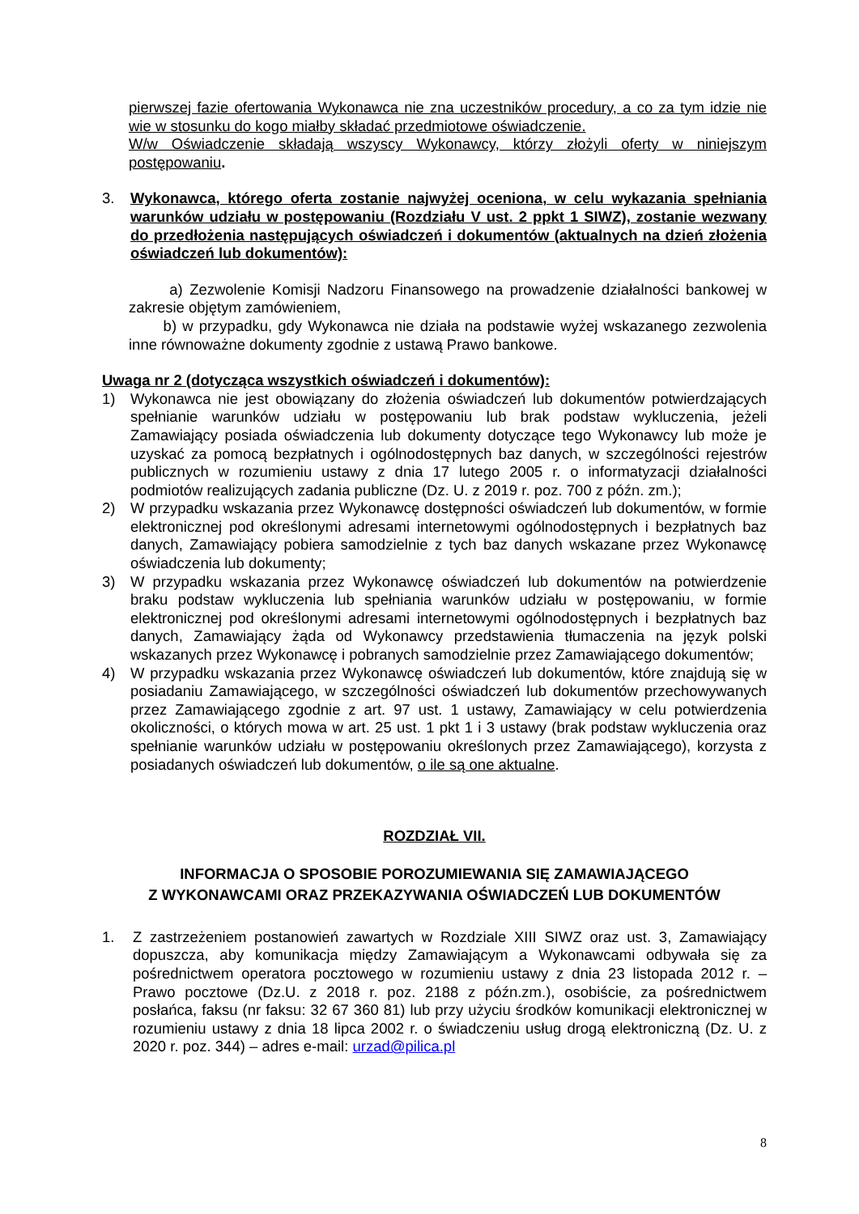pierwszej fazie ofertowania Wykonawca nie zna uczestników procedury, a co za tym idzie nie wie w stosunku do kogo miałby składać przedmiotowe oświadczenie.
W/w Oświadczenie składają wszyscy Wykonawcy, którzy złożyli oferty w niniejszym postępowaniu.
3. Wykonawca, którego oferta zostanie najwyżej oceniona, w celu wykazania spełniania warunków udziału w postępowaniu (Rozdziału V ust. 2 ppkt 1 SIWZ), zostanie wezwany do przedłożenia następujących oświadczeń i dokumentów (aktualnych na dzień złożenia oświadczeń lub dokumentów):
a) Zezwolenie Komisji Nadzoru Finansowego na prowadzenie działalności bankowej w zakresie objętym zamówieniem,
b) w przypadku, gdy Wykonawca nie działa na podstawie wyżej wskazanego zezwolenia inne równoważne dokumenty zgodnie z ustawą Prawo bankowe.
Uwaga nr 2 (dotycząca wszystkich oświadczeń i dokumentów):
1) Wykonawca nie jest obowiązany do złożenia oświadczeń lub dokumentów potwierdzających spełnianie warunków udziału w postępowaniu lub brak podstaw wykluczenia, jeżeli Zamawiający posiada oświadczenia lub dokumenty dotyczące tego Wykonawcy lub może je uzyskać za pomocą bezpłatnych i ogólnodostępnych baz danych, w szczególności rejestrów publicznych w rozumieniu ustawy z dnia 17 lutego 2005 r. o informatyzacji działalności podmiotów realizujących zadania publiczne (Dz. U. z 2019 r. poz. 700 z późn. zm.);
2) W przypadku wskazania przez Wykonawcę dostępności oświadczeń lub dokumentów, w formie elektronicznej pod określonymi adresami internetowymi ogólnodostępnych i bezpłatnych baz danych, Zamawiający pobiera samodzielnie z tych baz danych wskazane przez Wykonawcę oświadczenia lub dokumenty;
3) W przypadku wskazania przez Wykonawcę oświadczeń lub dokumentów na potwierdzenie braku podstaw wykluczenia lub spełniania warunków udziału w postępowaniu, w formie elektronicznej pod określonymi adresami internetowymi ogólnodostępnych i bezpłatnych baz danych, Zamawiający żąda od Wykonawcy przedstawienia tłumaczenia na język polski wskazanych przez Wykonawcę i pobranych samodzielnie przez Zamawiającego dokumentów;
4) W przypadku wskazania przez Wykonawcę oświadczeń lub dokumentów, które znajdują się w posiadaniu Zamawiającego, w szczególności oświadczeń lub dokumentów przechowywanych przez Zamawiającego zgodnie z art. 97 ust. 1 ustawy, Zamawiający w celu potwierdzenia okoliczności, o których mowa w art. 25 ust. 1 pkt 1 i 3 ustawy (brak podstaw wykluczenia oraz spełnianie warunków udziału w postępowaniu określonych przez Zamawiającego), korzysta z posiadanych oświadczeń lub dokumentów, o ile są one aktualne.
ROZDZIAŁ VII.
INFORMACJA O SPOSOBIE POROZUMIEWANIA SIĘ ZAMAWIAJĄCEGO
Z WYKONAWCAMI ORAZ PRZEKAZYWANIA OŚWIADCZEŃ LUB DOKUMENTÓW
1. Z zastrzeżeniem postanowień zawartych w Rozdziale XIII SIWZ oraz ust. 3, Zamawiający dopuszcza, aby komunikacja między Zamawiającym a Wykonawcami odbywała się za pośrednictwem operatora pocztowego w rozumieniu ustawy z dnia 23 listopada 2012 r. – Prawo pocztowe (Dz.U. z 2018 r. poz. 2188 z późn.zm.), osobiście, za pośrednictwem posłańca, faksu (nr faksu: 32 67 360 81) lub przy użyciu środków komunikacji elektronicznej w rozumieniu ustawy z dnia 18 lipca 2002 r. o świadczeniu usług drogą elektroniczną (Dz. U. z 2020 r. poz. 344) – adres e-mail: urzad@pilica.pl
8